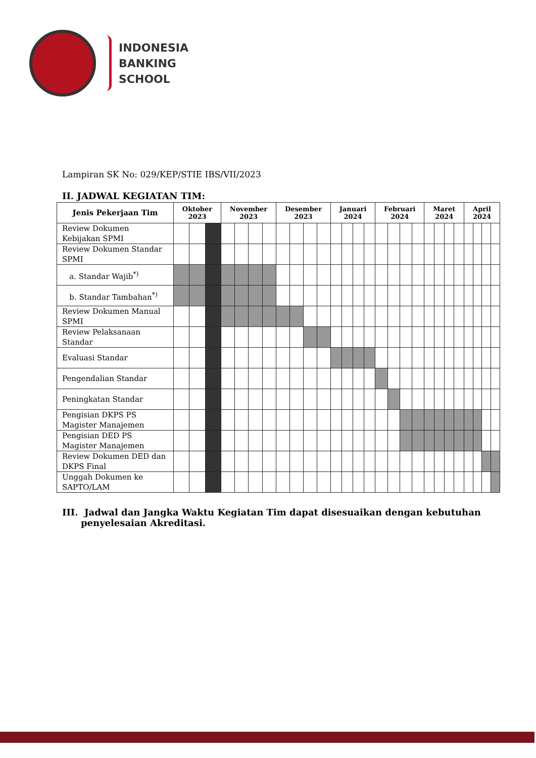INDONESIA
BANKING
SCHOOL
Lampiran SK No: 029/KEP/STIE IBS/VII/2023
II. JADWAL KEGIATAN TIM:
| Jenis Pekerjaan Tim | Oktober 2023 | | | November 2023 | | | | Desember 2023 | | | | Januari 2024 | | | | Februari 2024 | | | | Maret 2024 | | | | April 2024 | | | |
| --- | --- | --- | --- | --- | --- | --- | --- | --- | --- | --- | --- | --- | --- | --- | --- | --- | --- | --- | --- | --- | --- | --- | --- | --- | --- | --- | --- |
| Review Dokumen Kebijakan SPMI | | | | | | | | | | | | | | | | | | | | | | | | | | | |
| Review Dokumen Standar SPMI | | | | | | | | | | | | | | | | | | | | | | | | | | | |
| a. Standar Wajib<sup>*)</sup> | | | | | | | | | | | | | | | | | | | | | | | | | | | |
| b. Standar Tambahan<sup>*)</sup> | | | | | | | | | | | | | | | | | | | | | | | | | | | |
| Review Dokumen Manual SPMI | | | | | | | | | | | | | | | | | | | | | | | | | | | |
| Review Pelaksanaan Standar | | | | | | | | | | | | | | | | | | | | | | | | | | | |
| Evaluasi Standar | | | | | | | | | | | | | | | | | | | | | | | | | | | |
| Pengendalian Standar | | | | | | | | | | | | | | | | | | | | | | | | | | | |
| Peningkatan Standar | | | | | | | | | | | | | | | | | | | | | | | | | | | |
| Pengisian DKPS PS Magister Manajemen | | | | | | | | | | | | | | | | | | | | | | | | | | | |
| Pengisian DED PS Magister Manajemen | | | | | | | | | | | | | | | | | | | | | | | | | | | |
| Review Dokumen DED dan DKPS Final | | | | | | | | | | | | | | | | | | | | | | | | | | | |
| Unggah Dokumen ke SAPTO/LAM | | | | | | | | | | | | | | | | | | | | | | | | | | | |
III. Jadwal dan Jangka Waktu Kegiatan Tim dapat disesuaikan dengan kebutuhan penyelesaian Akreditasi.